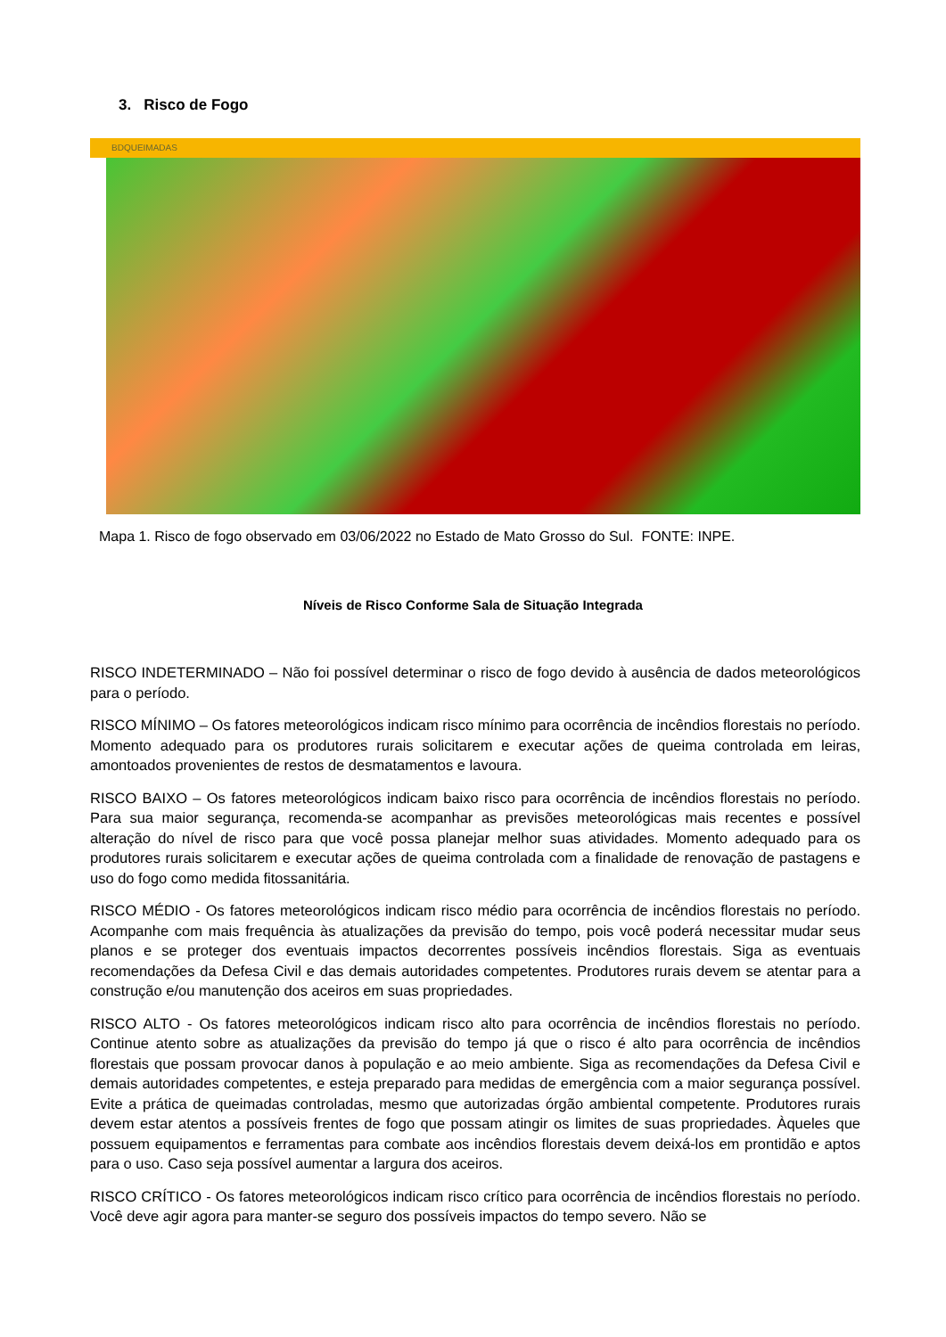3. Risco de Fogo
BDQUEIMADAS
Mapa 1. Risco de fogo observado em 03/06/2022 no Estado de Mato Grosso do Sul. FONTE: INPE.
Níveis de Risco Conforme Sala de Situação Integrada
RISCO INDETERMINADO – Não foi possível determinar o risco de fogo devido à ausência de dados meteorológicos para o período.
RISCO MÍNIMO – Os fatores meteorológicos indicam risco mínimo para ocorrência de incêndios florestais no período. Momento adequado para os produtores rurais solicitarem e executar ações de queima controlada em leiras, amontoados provenientes de restos de desmatamentos e lavoura.
RISCO BAIXO – Os fatores meteorológicos indicam baixo risco para ocorrência de incêndios florestais no período. Para sua maior segurança, recomenda-se acompanhar as previsões meteorológicas mais recentes e possível alteração do nível de risco para que você possa planejar melhor suas atividades. Momento adequado para os produtores rurais solicitarem e executar ações de queima controlada com a finalidade de renovação de pastagens e uso do fogo como medida fitossanitária.
RISCO MÉDIO - Os fatores meteorológicos indicam risco médio para ocorrência de incêndios florestais no período. Acompanhe com mais frequência às atualizações da previsão do tempo, pois você poderá necessitar mudar seus planos e se proteger dos eventuais impactos decorrentes possíveis incêndios florestais. Siga as eventuais recomendações da Defesa Civil e das demais autoridades competentes. Produtores rurais devem se atentar para a construção e/ou manutenção dos aceiros em suas propriedades.
RISCO ALTO - Os fatores meteorológicos indicam risco alto para ocorrência de incêndios florestais no período. Continue atento sobre as atualizações da previsão do tempo já que o risco é alto para ocorrência de incêndios florestais que possam provocar danos à população e ao meio ambiente. Siga as recomendações da Defesa Civil e demais autoridades competentes, e esteja preparado para medidas de emergência com a maior segurança possível. Evite a prática de queimadas controladas, mesmo que autorizadas órgão ambiental competente. Produtores rurais devem estar atentos a possíveis frentes de fogo que possam atingir os limites de suas propriedades. Àqueles que possuem equipamentos e ferramentas para combate aos incêndios florestais devem deixá-los em prontidão e aptos para o uso. Caso seja possível aumentar a largura dos aceiros.
RISCO CRÍTICO - Os fatores meteorológicos indicam risco crítico para ocorrência de incêndios florestais no período. Você deve agir agora para manter-se seguro dos possíveis impactos do tempo severo. Não se